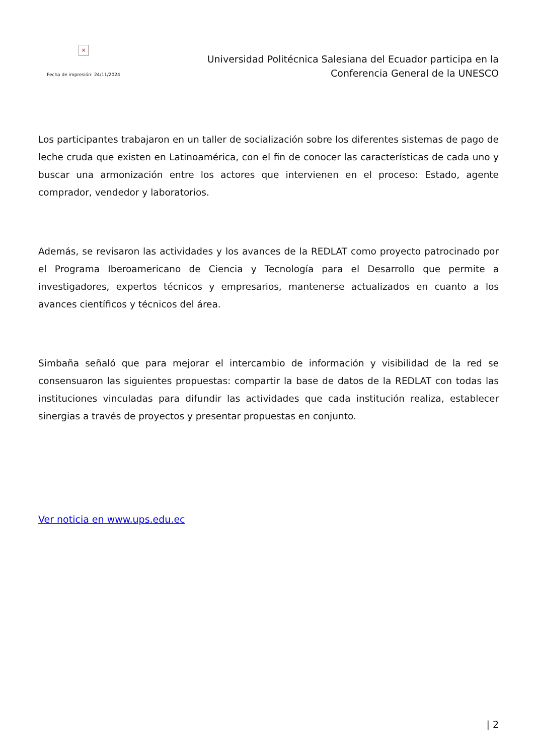×
Fecha de impresión: 24/11/2024
Universidad Politécnica Salesiana del Ecuador participa en la
Conferencia General de la UNESCO
Los participantes trabajaron en un taller de socialización sobre los diferentes sistemas de pago de leche cruda que existen en Latinoamérica, con el fin de conocer las características de cada uno y buscar una armonización entre los actores que intervienen en el proceso: Estado, agente comprador, vendedor y laboratorios.
Además, se revisaron las actividades y los avances de la REDLAT como proyecto patrocinado por el Programa Iberoamericano de Ciencia y Tecnología para el Desarrollo que permite a investigadores, expertos técnicos y empresarios, mantenerse actualizados en cuanto a los avances científicos y técnicos del área.
Simbaña señaló que para mejorar el intercambio de información y visibilidad de la red se consensuaron las siguientes propuestas: compartir la base de datos de la REDLAT con todas las instituciones vinculadas para difundir las actividades que cada institución realiza, establecer sinergias a través de proyectos y presentar propuestas en conjunto.
Ver noticia en www.ups.edu.ec
| 2